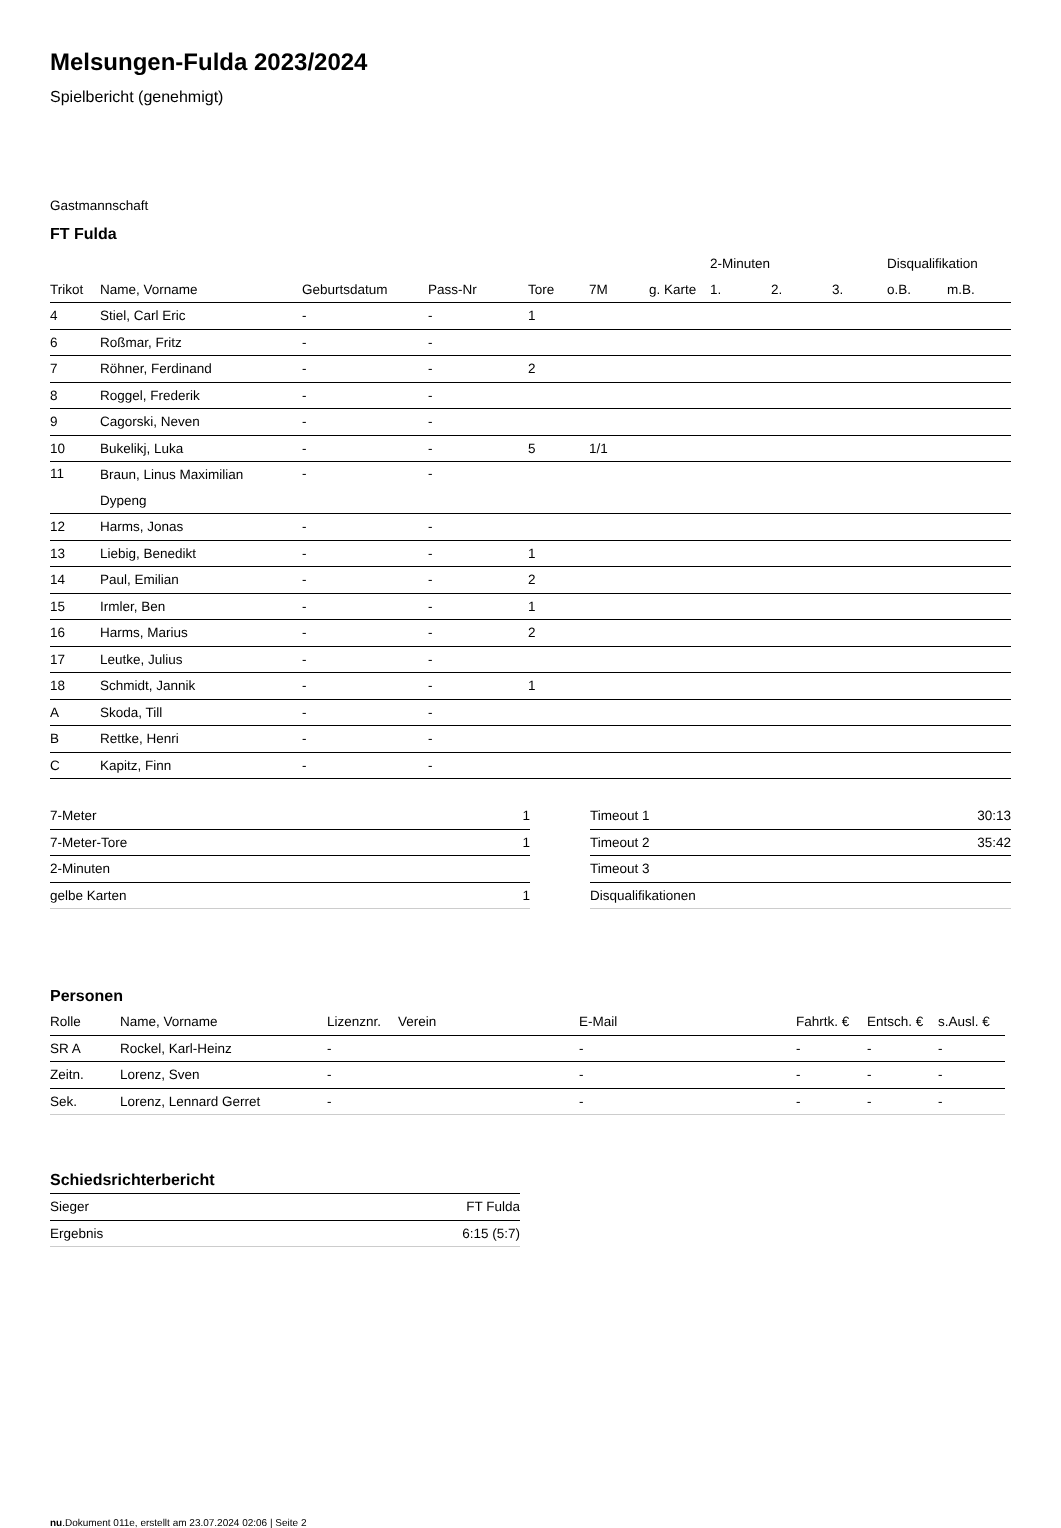Melsungen-Fulda 2023/2024
Spielbericht (genehmigt)
Gastmannschaft
FT Fulda
| | | | | | | | 2-Minuten | | | Disqualifikation | |
| --- | --- | --- | --- | --- | --- | --- | --- | --- | --- | --- | --- |
| Trikot | Name, Vorname | Geburtsdatum | Pass-Nr | Tore | 7M | g. Karte | 1. | 2. | 3. | o.B. | m.B. |
| 4 | Stiel, Carl Eric | - | - | 1 | | | | | | | |
| 6 | Roßmar, Fritz | - | - | | | | | | | | |
| 7 | Röhner, Ferdinand | - | - | 2 | | | | | | | |
| 8 | Roggel, Frederik | - | - | | | | | | | | |
| 9 | Cagorski, Neven | - | - | | | | | | | | |
| 10 | Bukelikj, Luka | - | - | 5 | 1/1 | | | | | | |
| 11 | Braun, Linus Maximilian Dypeng | - | - | | | | | | | | |
| 12 | Harms, Jonas | - | - | | | | | | | | |
| 13 | Liebig, Benedikt | - | - | 1 | | | | | | | |
| 14 | Paul, Emilian | - | - | 2 | | | | | | | |
| 15 | Irmler, Ben | - | - | 1 | | | | | | | |
| 16 | Harms, Marius | - | - | 2 | | | | | | | |
| 17 | Leutke, Julius | - | - | | | | | | | | |
| 18 | Schmidt, Jannik | - | - | 1 | | | | | | | |
| A | Skoda, Till | - | - | | | | | | | | |
| B | Rettke, Henri | - | - | | | | | | | | |
| C | Kapitz, Finn | - | - | | | | | | | | |
| 7-Meter | 1 |
| 7-Meter-Tore | 1 |
| 2-Minuten | |
| gelbe Karten | 1 |
| Timeout 1 | 30:13 |
| Timeout 2 | 35:42 |
| Timeout 3 | |
| Disqualifikationen | |
Personen
| Rolle | Name, Vorname | Lizenznr. | Verein | E-Mail | Fahrtk. € | Entsch. € | s.Ausl. € |
| --- | --- | --- | --- | --- | --- | --- | --- |
| SR A | Rockel, Karl-Heinz | - | | - | - | - | - |
| Zeitn. | Lorenz, Sven | - | | - | - | - | - |
| Sek. | Lorenz, Lennard Gerret | - | | - | - | - | - |
Schiedsrichterbericht
| Sieger | FT Fulda |
| Ergebnis | 6:15 (5:7) |
nu.Dokument 011e, erstellt am 23.07.2024 02:06 | Seite 2